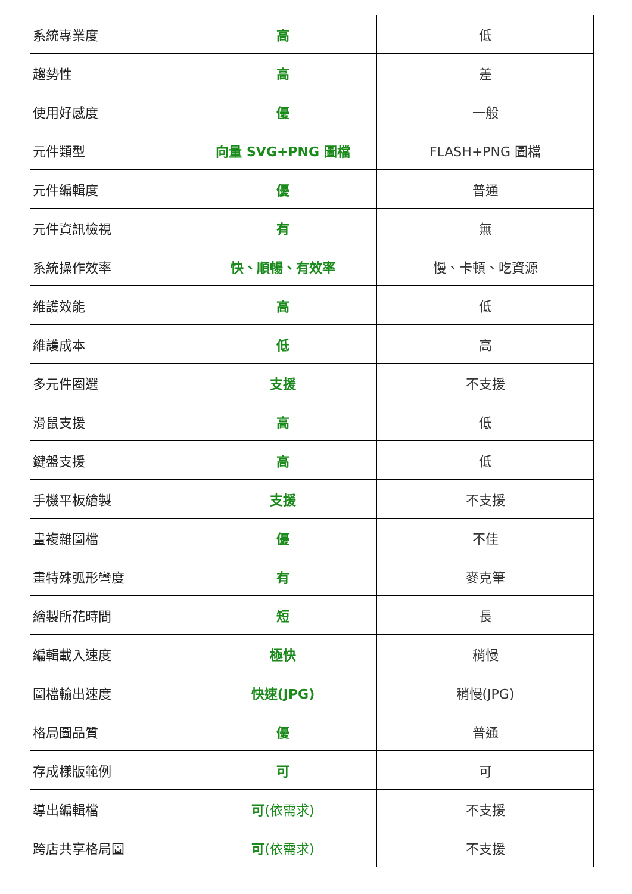| 系統專業度 | 高 | 低 |
| 趨勢性 | 高 | 差 |
| 使用好感度 | 優 | 一般 |
| 元件類型 | 向量 SVG+PNG 圖檔 | FLASH+PNG 圖檔 |
| 元件編輯度 | 優 | 普通 |
| 元件資訊檢視 | 有 | 無 |
| 系統操作效率 | 快、順暢、有效率 | 慢、卡頓、吃資源 |
| 維護效能 | 高 | 低 |
| 維護成本 | 低 | 高 |
| 多元件圈選 | 支援 | 不支援 |
| 滑鼠支援 | 高 | 低 |
| 鍵盤支援 | 高 | 低 |
| 手機平板繪製 | 支援 | 不支援 |
| 畫複雜圖檔 | 優 | 不佳 |
| 畫特殊弧形彎度 | 有 | 麥克筆 |
| 繪製所花時間 | 短 | 長 |
| 編輯載入速度 | 極快 | 稍慢 |
| 圖檔輸出速度 | 快速(JPG) | 稍慢(JPG) |
| 格局圖品質 | 優 | 普通 |
| 存成樣版範例 | 可 | 可 |
| 導出編輯檔 | 可 (依需求) | 不支援 |
| 跨店共享格局圖 | 可 (依需求) | 不支援 |